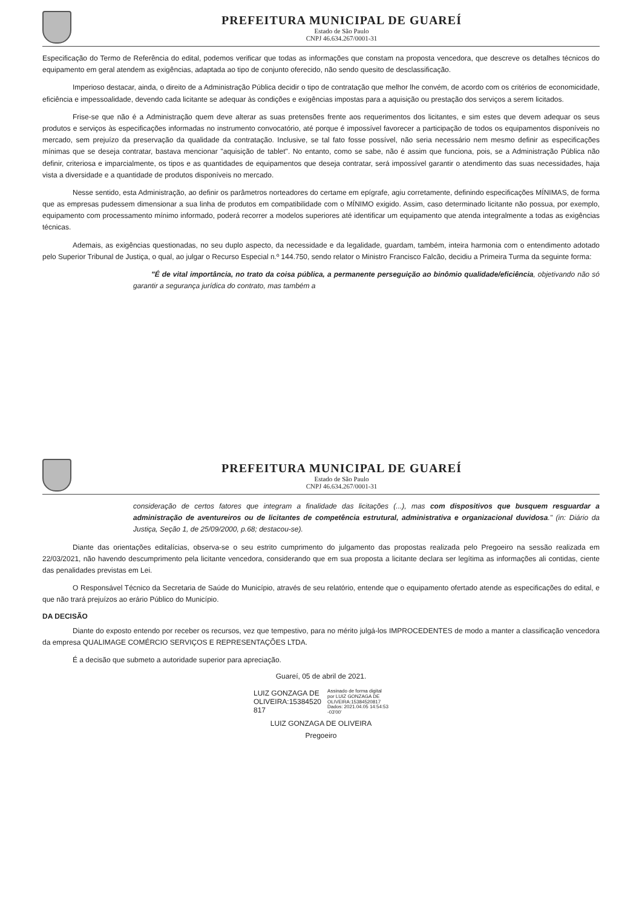PREFEITURA MUNICIPAL DE GUAREÍ
Estado de São Paulo
CNPJ 46.634.267/0001-31
Especificação do Termo de Referência do edital, podemos verificar que todas as informações que constam na proposta vencedora, que descreve os detalhes técnicos do equipamento em geral atendem as exigências, adaptada ao tipo de conjunto oferecido, não sendo quesito de desclassificação.
Imperioso destacar, ainda, o direito de a Administração Pública decidir o tipo de contratação que melhor lhe convém, de acordo com os critérios de economicidade, eficiência e impessoalidade, devendo cada licitante se adequar às condições e exigências impostas para a aquisição ou prestação dos serviços a serem licitados.
Frise-se que não é a Administração quem deve alterar as suas pretensões frente aos requerimentos dos licitantes, e sim estes que devem adequar os seus produtos e serviços às especificações informadas no instrumento convocatório, até porque é impossível favorecer a participação de todos os equipamentos disponíveis no mercado, sem prejuízo da preservação da qualidade da contratação. Inclusive, se tal fato fosse possível, não seria necessário nem mesmo definir as especificações mínimas que se deseja contratar, bastava mencionar "aquisição de tablet". No entanto, como se sabe, não é assim que funciona, pois, se a Administração Pública não definir, criteriosa e imparcialmente, os tipos e as quantidades de equipamentos que deseja contratar, será impossível garantir o atendimento das suas necessidades, haja vista a diversidade e a quantidade de produtos disponíveis no mercado.
Nesse sentido, esta Administração, ao definir os parâmetros norteadores do certame em epígrafe, agiu corretamente, definindo especificações MÍNIMAS, de forma que as empresas pudessem dimensionar a sua linha de produtos em compatibilidade com o MÍNIMO exigido. Assim, caso determinado licitante não possua, por exemplo, equipamento com processamento mínimo informado, poderá recorrer a modelos superiores até identificar um equipamento que atenda integralmente a todas as exigências técnicas.
Ademais, as exigências questionadas, no seu duplo aspecto, da necessidade e da legalidade, guardam, também, inteira harmonia com o entendimento adotado pelo Superior Tribunal de Justiça, o qual, ao julgar o Recurso Especial n.º 144.750, sendo relator o Ministro Francisco Falcão, decidiu a Primeira Turma da seguinte forma:
"É de vital importância, no trato da coisa pública, a permanente perseguição ao binômio qualidade/eficiência, objetivando não só garantir a segurança jurídica do contrato, mas também a
PREFEITURA MUNICIPAL DE GUAREÍ
Estado de São Paulo
CNPJ 46.634.267/0001-31
consideração de certos fatores que integram a finalidade das licitações (...), mas com dispositivos que busquem resguardar a administração de aventureiros ou de licitantes de competência estrutural, administrativa e organizacional duvidosa." (in: Diário da Justiça, Seção 1, de 25/09/2000, p.68; destacou-se).
Diante das orientações editalícias, observa-se o seu estrito cumprimento do julgamento das propostas realizada pelo Pregoeiro na sessão realizada em 22/03/2021, não havendo descumprimento pela licitante vencedora, considerando que em sua proposta a licitante declara ser legítima as informações ali contidas, ciente das penalidades previstas em Lei.
O Responsável Técnico da Secretaria de Saúde do Município, através de seu relatório, entende que o equipamento ofertado atende as especificações do edital, e que não trará prejuízos ao erário Público do Município.
DA DECISÃO
Diante do exposto entendo por receber os recursos, vez que tempestivo, para no mérito julgá-los IMPROCEDENTES de modo a manter a classificação vencedora da empresa QUALIMAGE COMÉRCIO SERVIÇOS E REPRESENTAÇÕES LTDA.
É a decisão que submeto a autoridade superior para apreciação.
Guareí, 05 de abril de 2021.
LUIZ GONZAGA DE
OLIVEIRA:15384520
817
Assinado de forma digital
por LUIZ GONZAGA DE
OLIVEIRA:15384520817
Dados: 2021.04.05 14:54:53
-03'00'
LUIZ GONZAGA DE OLIVEIRA
Pregoeiro